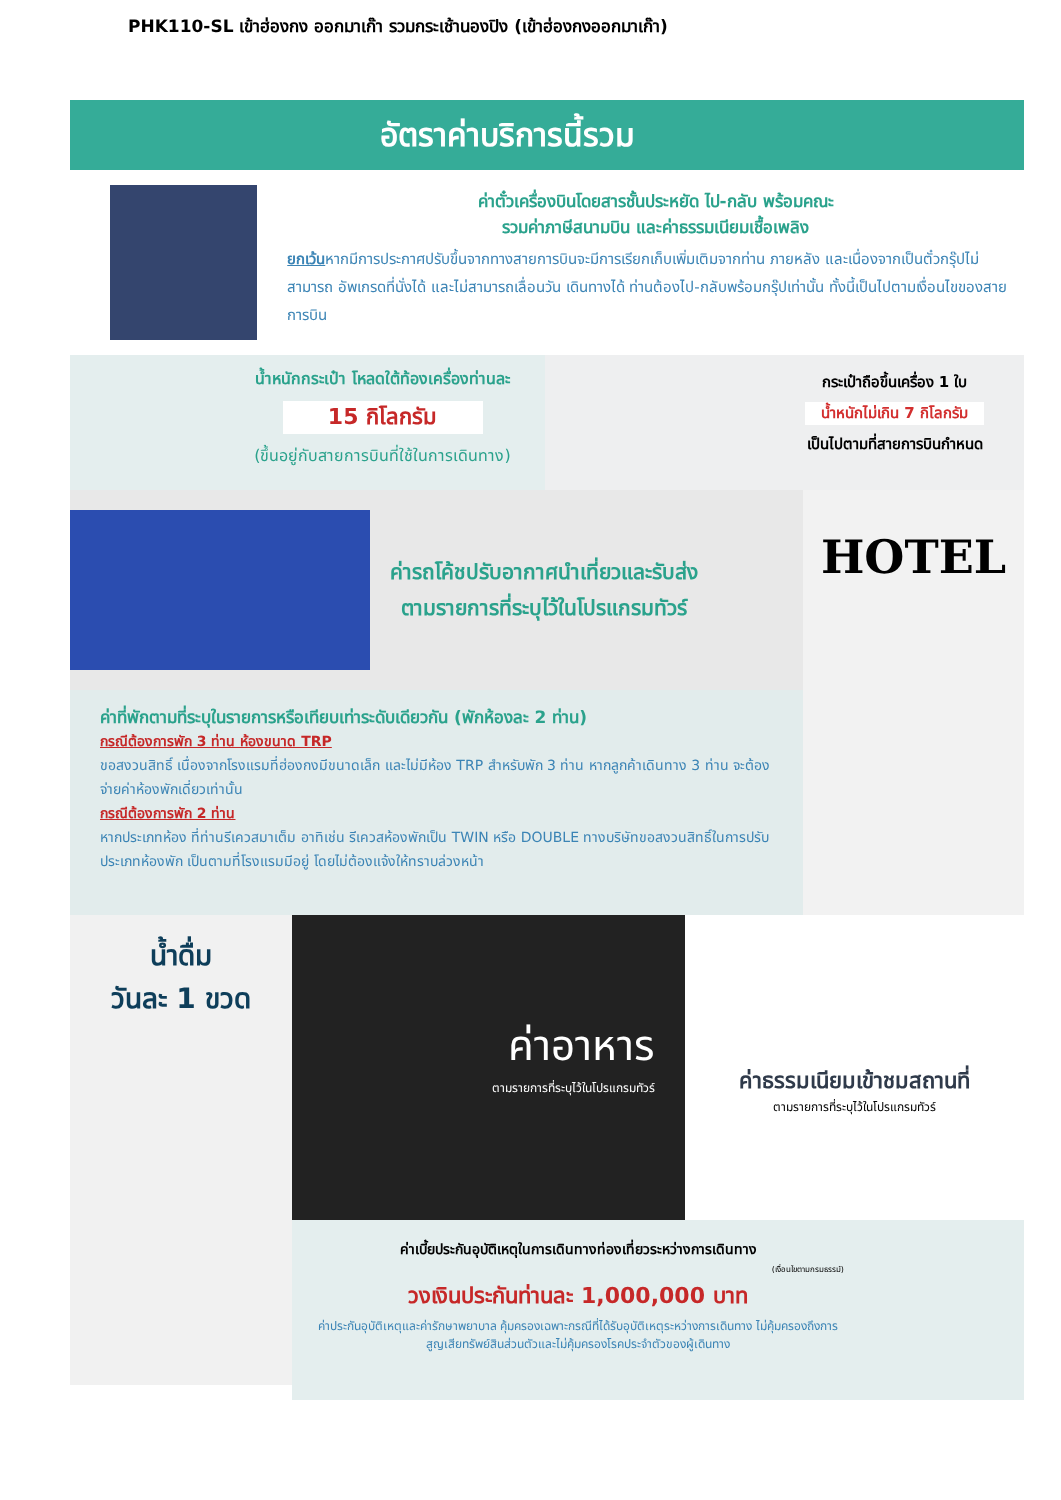PHK110-SL เข้าฮ่องกง ออกมาเก๊า รวมกระเช้านองปิง (เข้าฮ่องกงออกมาเก๊า)
อัตราค่าบริการนี้รวม
ค่าตั๋วเครื่องบินโดยสารชั้นประหยัด ไป-กลับ พร้อมคณะ
รวมค่าภาษีสนามบิน และค่าธรรมเนียมเชื้อเพลิง
ยกเว้นหากมีการประกาศปรับขึ้นจากทางสายการบินจะมีการเรียกเก็บเพิ่มเติมจากท่าน ภายหลัง และเนื่องจากเป็นตั๋วกรุ๊ปไม่สามารถ อัพเกรดที่นั่งได้ และไม่สามารถเลื่อนวัน เดินทางได้ ท่านต้องไป-กลับพร้อมกรุ๊ปเท่านั้น ทั้งนี้เป็นไปตามเงื่อนไขของสายการบิน
น้ำหนักกระเป๋า โหลดใต้ท้องเครื่องท่านละ
15 กิโลกรัม
(ขึ้นอยู่กับสายการบินที่ใช้ในการเดินทาง)
กระเป๋าถือขึ้นเครื่อง 1 ใบ
น้ำหนักไม่เกิน 7 กิโลกรัม
เป็นไปตามที่สายการบินกำหนด
ค่ารถโค้ชปรับอากาศนำเที่ยวและรับส่ง
ตามรายการที่ระบุไว้ในโปรแกรมทัวร์
ค่าที่พักตามที่ระบุในรายการหรือเทียบเท่าระดับเดียวกัน (พักห้องละ 2 ท่าน)
กรณีต้องการพัก 3 ท่าน ห้องขนาด TRP
ขอสงวนสิทธิ์ เนื่องจากโรงแรมที่ฮ่องกงมีขนาดเล็ก และไม่มีห้อง TRP สำหรับพัก 3 ท่าน หากลูกค้าเดินทาง 3 ท่าน จะต้องจ่ายค่าห้องพักเดี่ยวเท่านั้น
กรณีต้องการพัก 2 ท่าน
หากประเภทห้อง ที่ท่านรีเควสมาเต็ม อาทิเช่น รีเควสห้องพักเป็น TWIN หรือ DOUBLE ทางบริษัทขอสงวนสิทธิ์ในการปรับ ประเภทห้องพัก เป็นตามที่โรงแรมมีอยู่ โดยไม่ต้องแจ้งให้ทราบล่วงหน้า
HOTEL
น้ำดื่ม
วันละ 1 ขวด
ค่าอาหาร
ตามรายการที่ระบุไว้ในโปรแกรมทัวร์
ค่าธรรมเนียมเข้าชมสถานที่
ตามรายการที่ระบุไว้ในโปรแกรมทัวร์
ค่าเบี้ยประกันอุบัติเหตุในการเดินทางท่องเที่ยวระหว่างการเดินทาง
(เงื่อนไขตามกรมธรรม์)
วงเงินประกันท่านละ 1,000,000 บาท
ค่าประกันอุบัติเหตุและค่ารักษาพยาบาล คุ้มครองเฉพาะกรณีที่ได้รับอุบัติเหตุระหว่างการเดินทาง ไม่คุ้มครองถึงการสูญเสียทรัพย์สินส่วนตัวและไม่คุ้มครองโรคประจำตัวของผู้เดินทาง